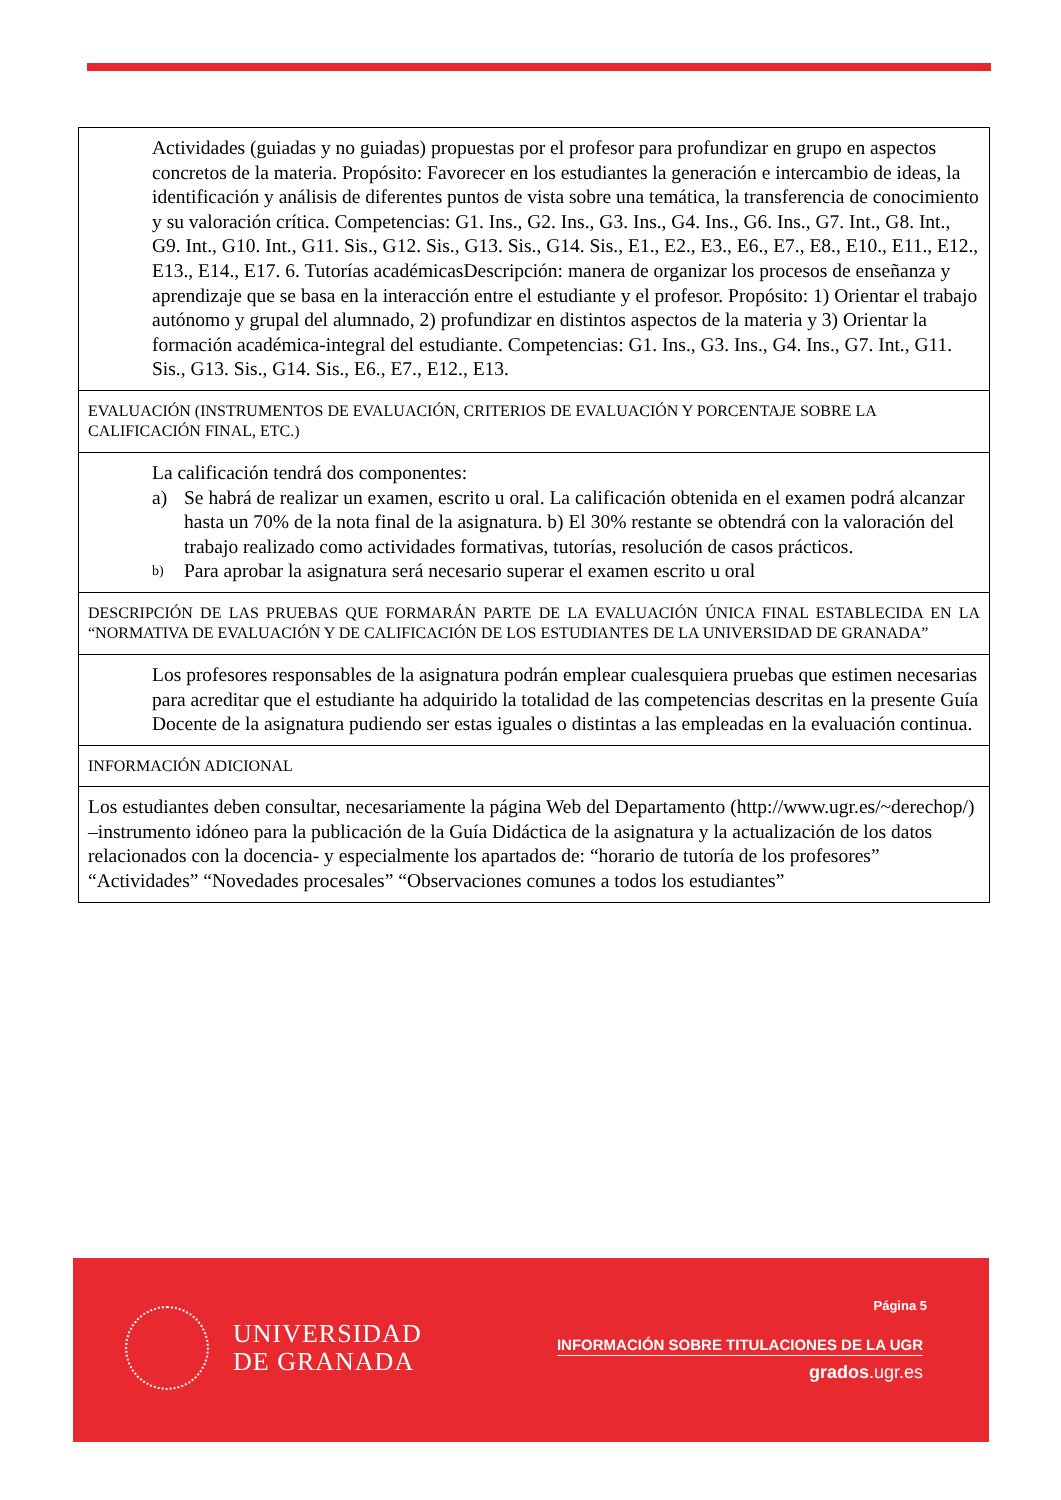| Actividades (guiadas y no guiadas) propuestas por el profesor para profundizar en grupo en aspectos concretos de la materia. Propósito: Favorecer en los estudiantes la generación e intercambio de ideas, la identificación y análisis de diferentes puntos de vista sobre una temática, la transferencia de conocimiento y su valoración crítica. Competencias: G1. Ins., G2. Ins., G3. Ins., G4. Ins., G6. Ins., G7. Int., G8. Int., G9. Int., G10. Int., G11. Sis., G12. Sis., G13. Sis., G14. Sis., E1., E2., E3., E6., E7., E8., E10., E11., E12., E13., E14., E17. 6. Tutorías académicasDescripción: manera de organizar los procesos de enseñanza y aprendizaje que se basa en la interacción entre el estudiante y el profesor. Propósito: 1) Orientar el trabajo autónomo y grupal del alumnado, 2) profundizar en distintos aspectos de la materia y 3) Orientar la formación académica-integral del estudiante. Competencias: G1. Ins., G3. Ins., G4. Ins., G7. Int., G11. Sis., G13. Sis., G14. Sis., E6., E7., E12., E13. |
| EVALUACIÓN (INSTRUMENTOS DE EVALUACIÓN, CRITERIOS DE EVALUACIÓN Y PORCENTAJE SOBRE LA CALIFICACIÓN FINAL, ETC.) |
| La calificación tendrá dos componentes: a) Se habrá de realizar un examen, escrito u oral. La calificación obtenida en el examen podrá alcanzar hasta un 70% de la nota final de la asignatura. b) El 30% restante se obtendrá con la valoración del trabajo realizado como actividades formativas, tutorías, resolución de casos prácticos. b) Para aprobar la asignatura será necesario superar el examen escrito u oral |
| DESCRIPCIÓN DE LAS PRUEBAS QUE FORMARÁN PARTE DE LA EVALUACIÓN ÚNICA FINAL ESTABLECIDA EN LA “NORMATIVA DE EVALUACIÓN Y DE CALIFICACIÓN DE LOS ESTUDIANTES DE LA UNIVERSIDAD DE GRANADA” |
| Los profesores responsables de la asignatura podrán emplear cualesquiera pruebas que estimen necesarias para acreditar que el estudiante ha adquirido la totalidad de las competencias descritas en la presente Guía Docente de la asignatura pudiendo ser estas iguales o distintas a las empleadas en la evaluación continua. |
| INFORMACIÓN ADICIONAL |
| Los estudiantes deben consultar, necesariamente la página Web del Departamento (http://www.ugr.es/~derechop/) –instrumento idóneo para la publicación de la Guía Didáctica de la asignatura y la actualización de los datos relacionados con la docencia- y especialmente los apartados de: “horario de tutoría de los profesores” “Actividades” “Novedades procesales” “Observaciones comunes a todos los estudiantes” |
UNIVERSIDAD
DE GRANADA
Página 5
INFORMACIÓN SOBRE TITULACIONES DE LA UGR
grados.ugr.es